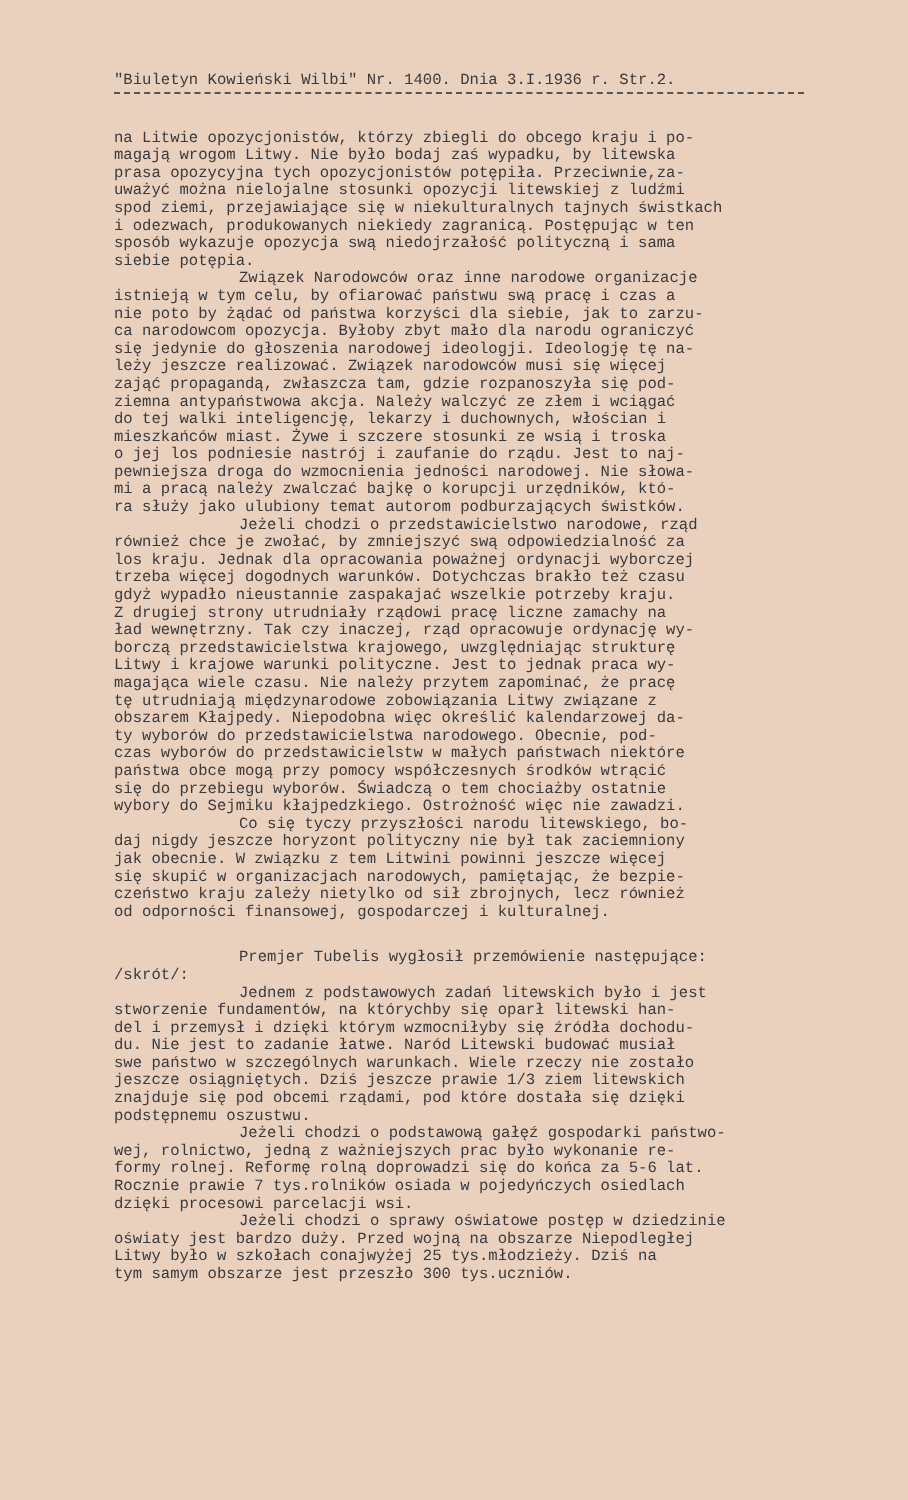"Biuletyn Kowieński Wilbi" Nr. 1400. Dnia 3.I.1936 r. Str.2.
na Litwie opozycjonistów, którzy zbiegli do obcego kraju i po-
magają wrogom Litwy. Nie było bodaj zaś wypadku, by litewska
prasa opozycyjna tych opozycjonistów potępiła. Przeciwnie,za-
uważyć można nielojalne stosunki opozycji litewskiej z ludźmi
spod ziemi, przejawiające się w niekulturalnych tajnych świstkach
i odezwach, produkowanych niekiedy zagranicą. Postępując w ten
sposób wykazuje opozycja swą niedojrzałość polityczną i sama
siebie potępia.
Związek Narodowców oraz inne narodowe organizacje
istnieją w tym celu, by ofiarować państwu swą pracę i czas a
nie poto by żądać od państwa korzyści dla siebie, jak to zarzu-
ca narodowcom opozycja. Byłoby zbyt mało dla narodu ograniczyć
się jedynie do głoszenia narodowej ideologji. Ideologję tę na-
leży jeszcze realizować. Związek narodowców musi się więcej
zająć propagandą, zwłaszcza tam, gdzie rozpanoszyła się pod-
ziemna antypaństwowa akcja. Należy walczyć ze złem i wciągać
do tej walki inteligencję, lekarzy i duchownych, włościan i
mieszkańców miast. Żywe i szczere stosunki ze wsią i troska
o jej los podniesie nastrój i zaufanie do rządu. Jest to naj-
pewniejsza droga do wzmocnienia jedności narodowej. Nie słowa-
mi a pracą należy zwalczać bajkę o korupcji urzędników, któ-
ra służy jako ulubiony temat autorom podburzających świstków.
Jeżeli chodzi o przedstawicielstwo narodowe, rząd
również chce je zwołać, by zmniejszyć swą odpowiedzialność za
los kraju. Jednak dla opracowania poważnej ordynacji wyborczej
trzeba więcej dogodnych warunków. Dotychczas brakło też czasu
gdyż wypadło nieustannie zaspakajać wszelkie potrzeby kraju.
Z drugiej strony utrudniały rządowi pracę liczne zamachy na
ład wewnętrzny. Tak czy inaczej, rząd opracowuje ordynację wy-
borczą przedstawicielstwa krajowego, uwzględniając strukturę
Litwy i krajowe warunki polityczne. Jest to jednak praca wy-
magająca wiele czasu. Nie należy przytem zapominać, że pracę
tę utrudniają międzynarodowe zobowiązania Litwy związane z
obszarem Kłajpedy. Niepodobna więc określić kalendarzowej da-
ty wyborów do przedstawicielstwa narodowego. Obecnie, pod-
czas wyborów do przedstawicielstw w małych państwach niektóre
państwa obce mogą przy pomocy współczesnych środków wtrącić
się do przebiegu wyborów. Świadczą o tem chociażby ostatnie
wybory do Sejmiku kłajpedzkiego. Ostrożność więc nie zawadzi.
Co się tyczy przyszłości narodu litewskiego, bo-
daj nigdy jeszcze horyzont polityczny nie był tak zaciemniony
jak obecnie. W związku z tem Litwini powinni jeszcze więcej
się skupić w organizacjach narodowych, pamiętając, że bezpie-
czeństwo kraju zależy nietylko od sił zbrojnych, lecz również
od odporności finansowej, gospodarczej i kulturalnej.
Premjer Tubelis wygłosił przemówienie następujące:
/skrót/:
Jednem z podstawowych zadań litewskich było i jest
stworzenie fundamentów, na którychby się oparł litewski han-
del i przemysł i dzięki którym wzmocniłyby się źródła dochodu-
du. Nie jest to zadanie łatwe. Naród Litewski budować musiał
swe państwo w szczególnych warunkach. Wiele rzeczy nie zostało
jeszcze osiągniętych. Dziś jeszcze prawie 1/3 ziem litewskich
znajduje się pod obcemi rządami, pod które dostała się dzięki
podstępnemu oszustwu.
Jeżeli chodzi o podstawową gałęź gospodarki państwo-
wej, rolnictwo, jedną z ważniejszych prac było wykonanie re-
formy rolnej. Reformę rolną doprowadzi się do końca za 5-6 lat.
Rocznie prawie 7 tys.rolników osiada w pojedyńczych osiedlach
dzięki procesowi parcelacji wsi.
Jeżeli chodzi o sprawy oświatowe postęp w dziedzinie
oświaty jest bardzo duży. Przed wojną na obszarze Niepodległej
Litwy było w szkołach conajwyżej 25 tys.młodzieży. Dziś na
tym samym obszarze jest przeszło 300 tys.uczniów.